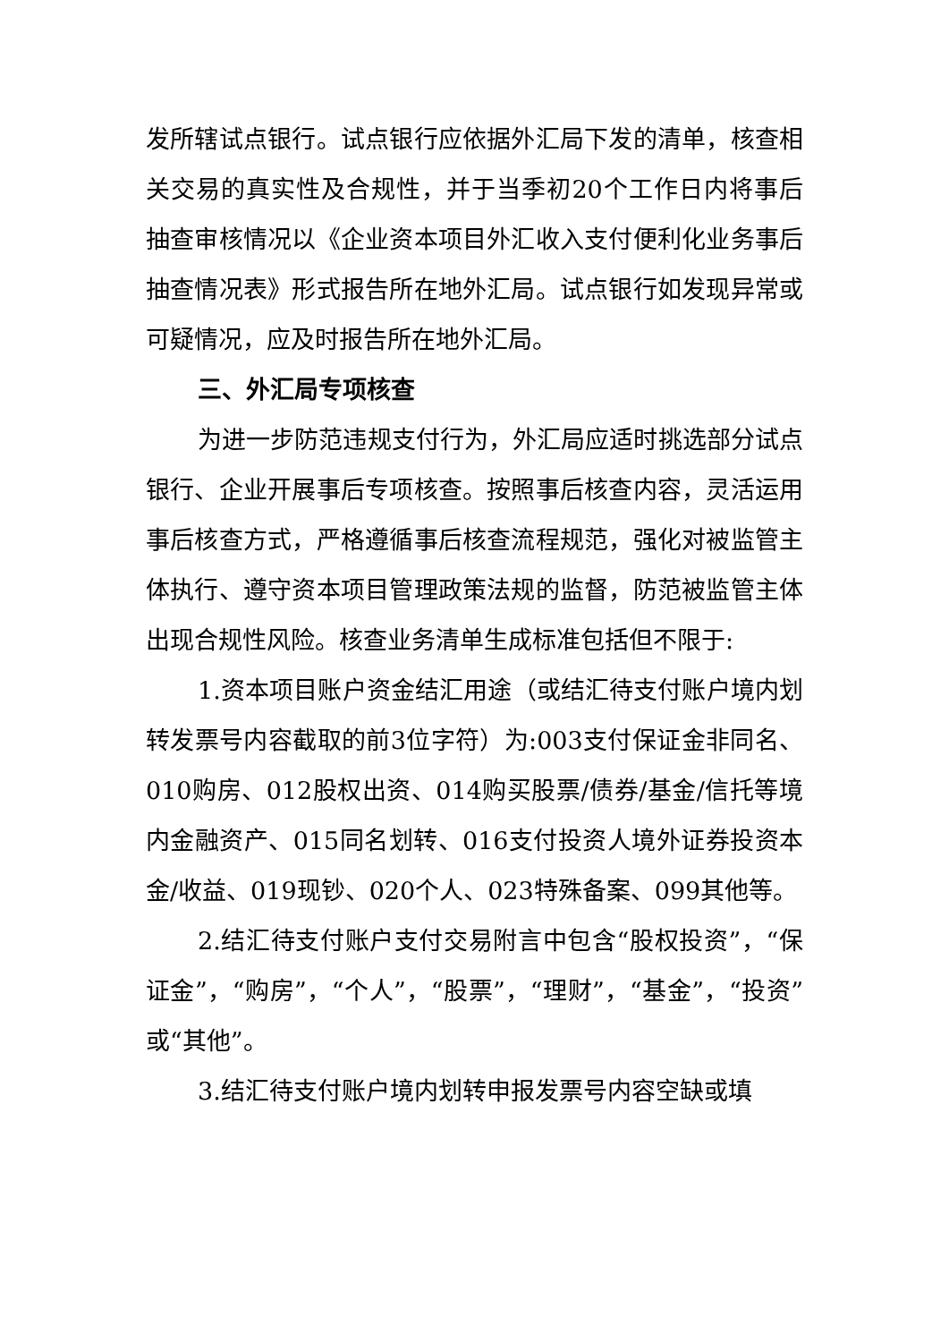发所辖试点银行。试点银行应依据外汇局下发的清单，核查相关交易的真实性及合规性，并于当季初20个工作日内将事后抽查审核情况以《企业资本项目外汇收入支付便利化业务事后抽查情况表》形式报告所在地外汇局。试点银行如发现异常或可疑情况，应及时报告所在地外汇局。
三、外汇局专项核查
为进一步防范违规支付行为，外汇局应适时挑选部分试点银行、企业开展事后专项核查。按照事后核查内容，灵活运用事后核查方式，严格遵循事后核查流程规范，强化对被监管主体执行、遵守资本项目管理政策法规的监督，防范被监管主体出现合规性风险。核查业务清单生成标准包括但不限于:
1.资本项目账户资金结汇用途（或结汇待支付账户境内划转发票号内容截取的前3位字符）为:003支付保证金非同名、010购房、012股权出资、014购买股票/债券/基金/信托等境内金融资产、015同名划转、016支付投资人境外证券投资本金/收益、019现钞、020个人、023特殊备案、099其他等。
2.结汇待支付账户支付交易附言中包含“股权投资”，“保证金”，“购房”，“个人”，“股票”，“理财”，“基金”，“投资”或“其他”。
3.结汇待支付账户境内划转申报发票号内容空缺或填